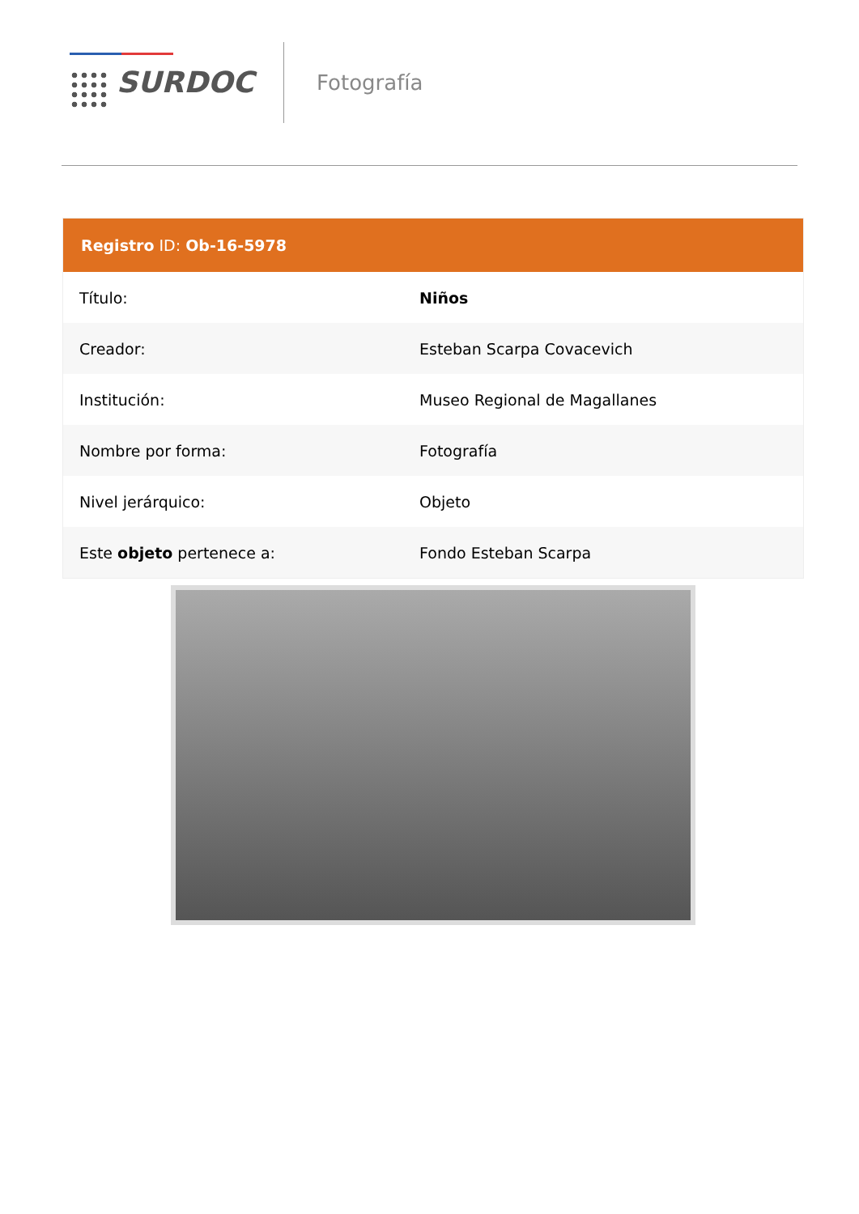SURDOC
Fotografía
| Registro ID: Ob-16-5978 | |
| --- | --- |
| Título: | Niños |
| Creador: | Esteban Scarpa Covacevich |
| Institución: | Museo Regional de Magallanes |
| Nombre por forma: | Fotografía |
| Nivel jerárquico: | Objeto |
| Este objeto pertenece a: | Fondo Esteban Scarpa |